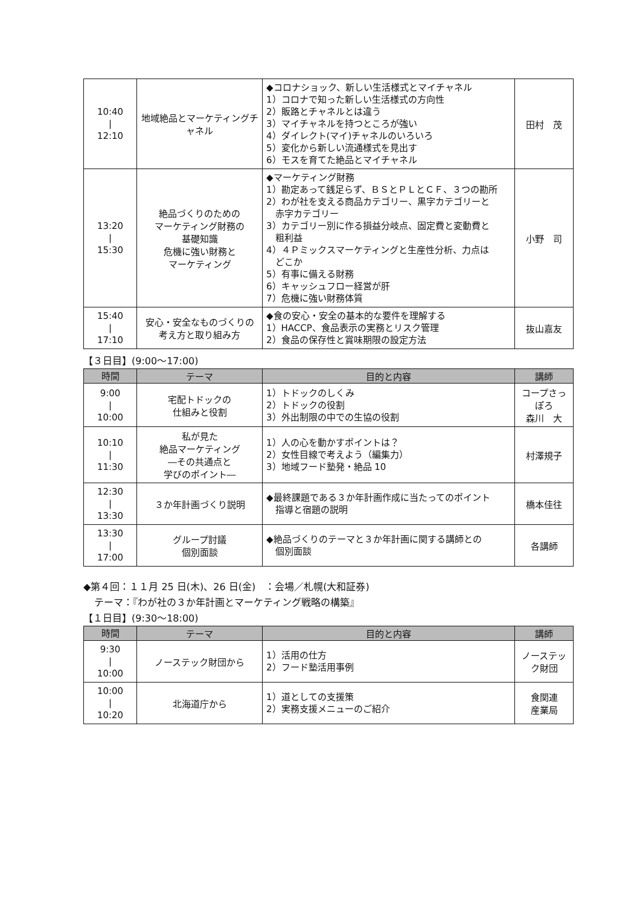| 10:40 / 12:10 | 地域絶品とマーケティングチャネル | ◆コロナショック、新しい生活様式とマイチャネル 1）コロナで知った新しい生活様式の方向性 2）販路とチャネルとは違う 3）マイチャネルを持つところが強い 4）ダイレクト(マイ)チャネルのいろいろ 5）変化から新しい流通様式を見出す 6）モスを育てた絶品とマイチャネル | 田村 茂 |
| 13:20 / 15:30 | 絶品づくりのための マーケティング財務の 基礎知識 危機に強い財務と マーケティング | ◆マーケティング財務 1）勘定あって銭足らず、ＢＳとＰＬとＣＦ、３つの勘所 2）わが社を支える商品カテゴリー、黒字カテゴリーと 赤字カテゴリー 3）カテゴリー別に作る損益分岐点、固定費と変動費と 粗利益 4）４Ｐミックスマーケティングと生産性分析、力点は どこか 5）有事に備える財務 6）キャッシュフロー経営が肝 7）危機に強い財務体質 | 小野 司 |
| 15:40 / 17:10 | 安心・安全なものづくりの 考え方と取り組み方 | ◆食の安心・安全の基本的な要件を理解する 1）HACCP、食品表示の実務とリスク管理 2）食品の保存性と賞味期限の設定方法 | 抜山嘉友 |
【３日目】(9:00～17:00)
| 時間 | テーマ | 目的と内容 | 講師 |
| --- | --- | --- | --- |
| 9:00 / 10:00 | 宅配トドックの 仕組みと役割 | 1）トドックのしくみ 2）トドックの役割 3）外出制限の中での生協の役割 | コープさっぽろ 森川 大 |
| 10:10 / 11:30 | 私が見た 絶品マーケティング ―その共通点と 学びのポイント― | 1）人の心を動かすポイントは？ 2）女性目線で考えよう（編集力） 3）地域フード塾発・絶品 10 | 村澤規子 |
| 12:30 / 13:30 | ３か年計画づくり説明 | ◆最終課題である３か年計画作成に当たってのポイント 指導と宿題の説明 | 橋本佳往 |
| 13:30 / 17:00 | グループ討議 個別面談 | ◆絶品づくりのテーマと３か年計画に関する講師との 個別面談 | 各講師 |
◆第４回：１１月 25 日(木)、26 日(金)　：会場／札幌(大和証券)
テーマ：『わが社の３か年計画とマーケティング戦略の構築』
【１日目】(9:30～18:00)
| 時間 | テーマ | 目的と内容 | 講師 |
| --- | --- | --- | --- |
| 9:30 / 10:00 | ノーステック財団から | 1）活用の仕方 2）フード塾活用事例 | ノーステック財団 |
| 10:00 / 10:20 | 北海道庁から | 1）道としての支援策 2）実務支援メニューのご紹介 | 食関連 産業局 |